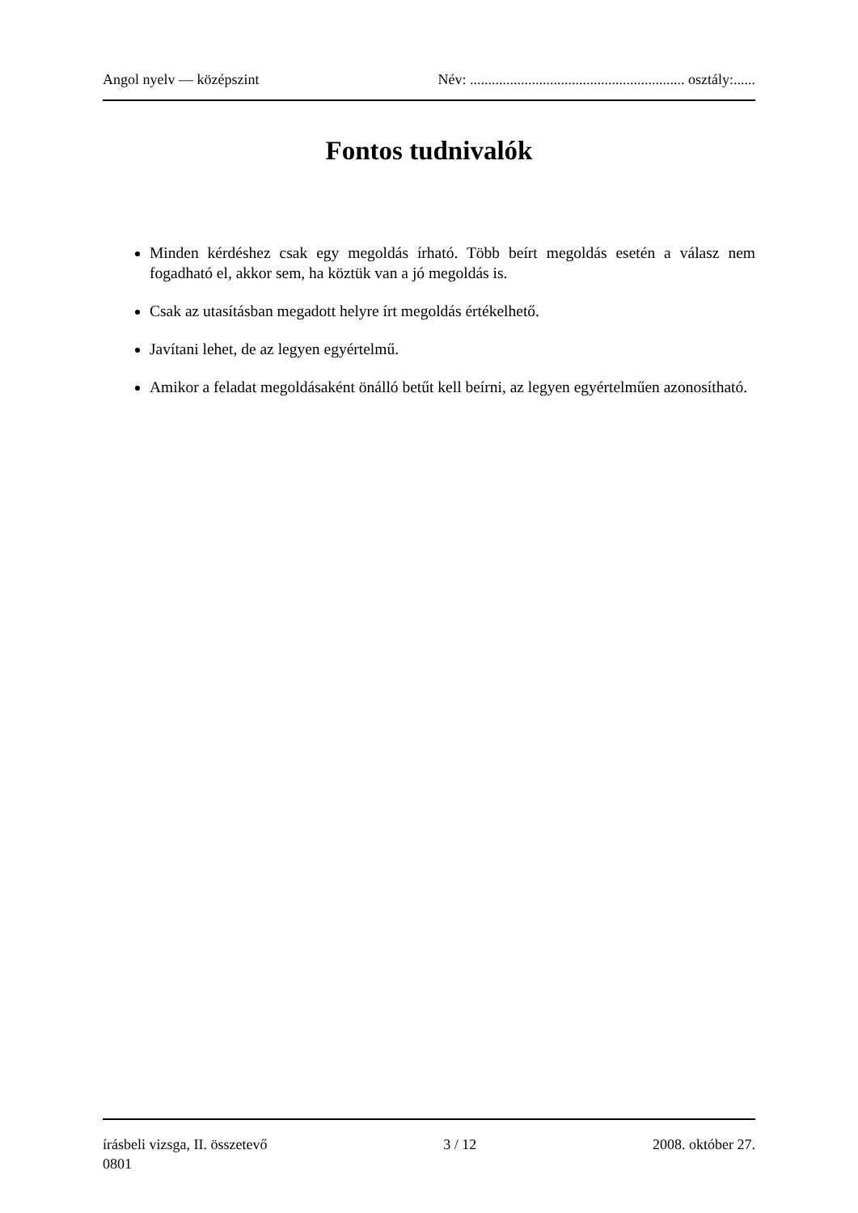Angol nyelv — középszint Név: ........................................................... osztály:......
Fontos tudnivalók
Minden kérdéshez csak egy megoldás írható. Több beírt megoldás esetén a válasz nem fogadható el, akkor sem, ha köztük van a jó megoldás is.
Csak az utasításban megadott helyre írt megoldás értékelhető.
Javítani lehet, de az legyen egyértelmű.
Amikor a feladat megoldásaként önálló betűt kell beírni, az legyen egyértelműen azonosítható.
írásbeli vizsga, II. összetevő 3 / 12 2008. október 27.
0801